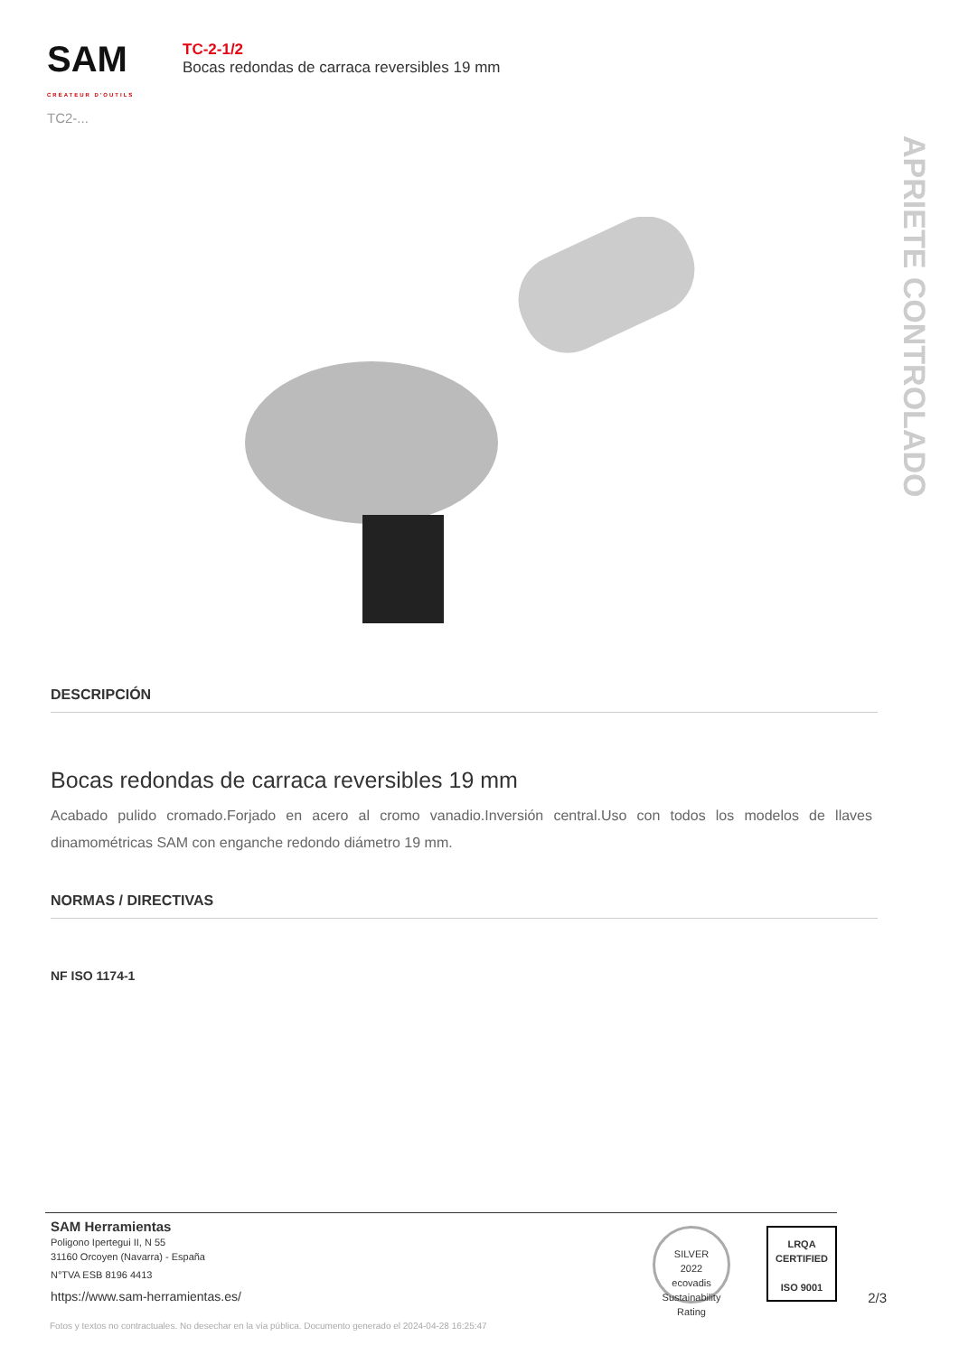SAM
CRÉATEUR D'OUTILS
TC2-...
TC-2-1/2
Bocas redondas de carraca reversibles 19 mm
APRIETE CONTROLADO
DESCRIPCIÓN
Bocas redondas de carraca reversibles 19 mm
Acabado pulido cromado.Forjado en acero al cromo vanadio.Inversión central.Uso con todos los modelos de llaves dinamométricas SAM con enganche redondo diámetro 19 mm.
NORMAS / DIRECTIVAS
NF ISO 1174-1
SAM Herramientas
Poligono Ipertegui II, N 55
31160 Orcoyen (Navarra) - España
N°TVA ESB 8196 4413
https://www.sam-herramientas.es/
SILVER
2022
ecovadis
Sustainability Rating
LRQA
CERTIFIED
ISO 9001
2/3
Fotos y textos no contractuales. No desechar en la vía pública. Documento generado el 2024-04-28 16:25:47